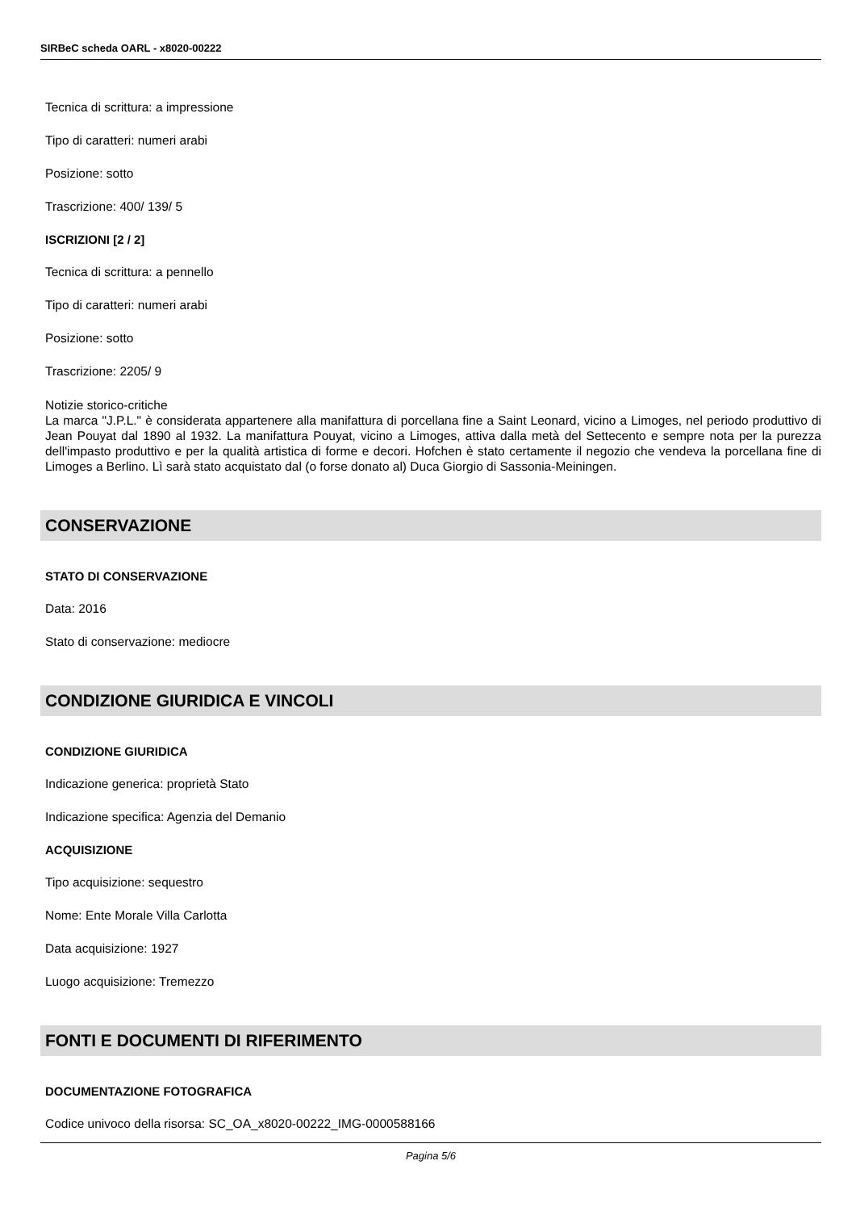SIRBeC scheda OARL - x8020-00222
Tecnica di scrittura: a impressione
Tipo di caratteri: numeri arabi
Posizione: sotto
Trascrizione: 400/ 139/ 5
ISCRIZIONI [2 / 2]
Tecnica di scrittura: a pennello
Tipo di caratteri: numeri arabi
Posizione: sotto
Trascrizione: 2205/ 9
Notizie storico-critiche
La marca "J.P.L." è considerata appartenere alla manifattura di porcellana fine a Saint Leonard, vicino a Limoges, nel periodo produttivo di Jean Pouyat dal 1890 al 1932. La manifattura Pouyat, vicino a Limoges, attiva dalla metà del Settecento e sempre nota per la purezza dell'impasto produttivo e per la qualità artistica di forme e decori. Hofchen è stato certamente il negozio che vendeva la porcellana fine di Limoges a Berlino. Lì sarà stato acquistato dal (o forse donato al) Duca Giorgio di Sassonia-Meiningen.
CONSERVAZIONE
STATO DI CONSERVAZIONE
Data: 2016
Stato di conservazione: mediocre
CONDIZIONE GIURIDICA E VINCOLI
CONDIZIONE GIURIDICA
Indicazione generica: proprietà Stato
Indicazione specifica: Agenzia del Demanio
ACQUISIZIONE
Tipo acquisizione: sequestro
Nome: Ente Morale Villa Carlotta
Data acquisizione: 1927
Luogo acquisizione: Tremezzo
FONTI E DOCUMENTI DI RIFERIMENTO
DOCUMENTAZIONE FOTOGRAFICA
Codice univoco della risorsa: SC_OA_x8020-00222_IMG-0000588166
Pagina 5/6